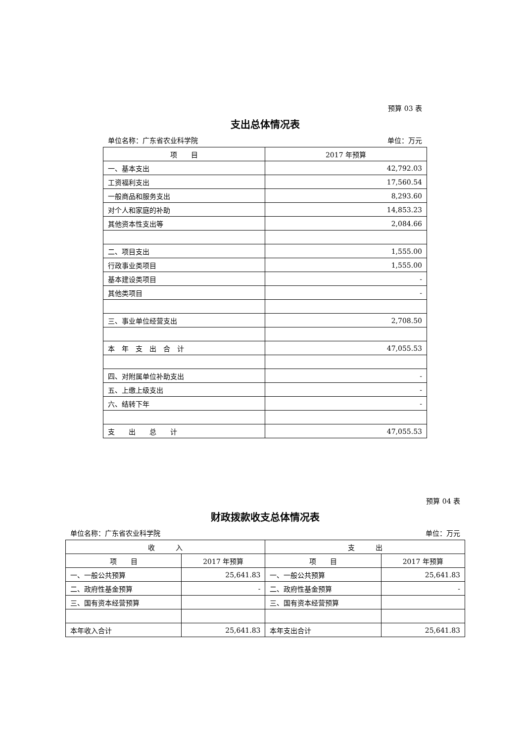预算 03 表
支出总体情况表
单位名称：广东省农业科学院 单位：万元
| 项 目 | 2017 年预算 |
| --- | --- |
| 一、基本支出 | 42,792.03 |
| 工资福利支出 | 17,560.54 |
| 一般商品和服务支出 | 8,293.60 |
| 对个人和家庭的补助 | 14,853.23 |
| 其他资本性支出等 | 2,084.66 |
| 二、项目支出 | 1,555.00 |
| 行政事业类项目 | 1,555.00 |
| 基本建设类项目 | - |
| 其他类项目 | - |
| 三、事业单位经营支出 | 2,708.50 |
| 本 年 支 出 合 计 | 47,055.53 |
| 四、对附属单位补助支出 | - |
| 五、上缴上级支出 | - |
| 六、结转下年 | - |
| 支 出 总 计 | 47,055.53 |
预算 04 表
财政拨款收支总体情况表
单位名称：广东省农业科学院 单位：万元
| 收 入 | | 支 出 | |
| --- | --- | --- | --- |
| 项 目 | 2017 年预算 | 项 目 | 2017 年预算 |
| 一、一般公共预算 | 25,641.83 | 一、一般公共预算 | 25,641.83 |
| 二、政府性基金预算 | - | 二、政府性基金预算 | - |
| 三、国有资本经营预算 | | 三、国有资本经营预算 | |
| 本年收入合计 | 25,641.83 | 本年支出合计 | 25,641.83 |